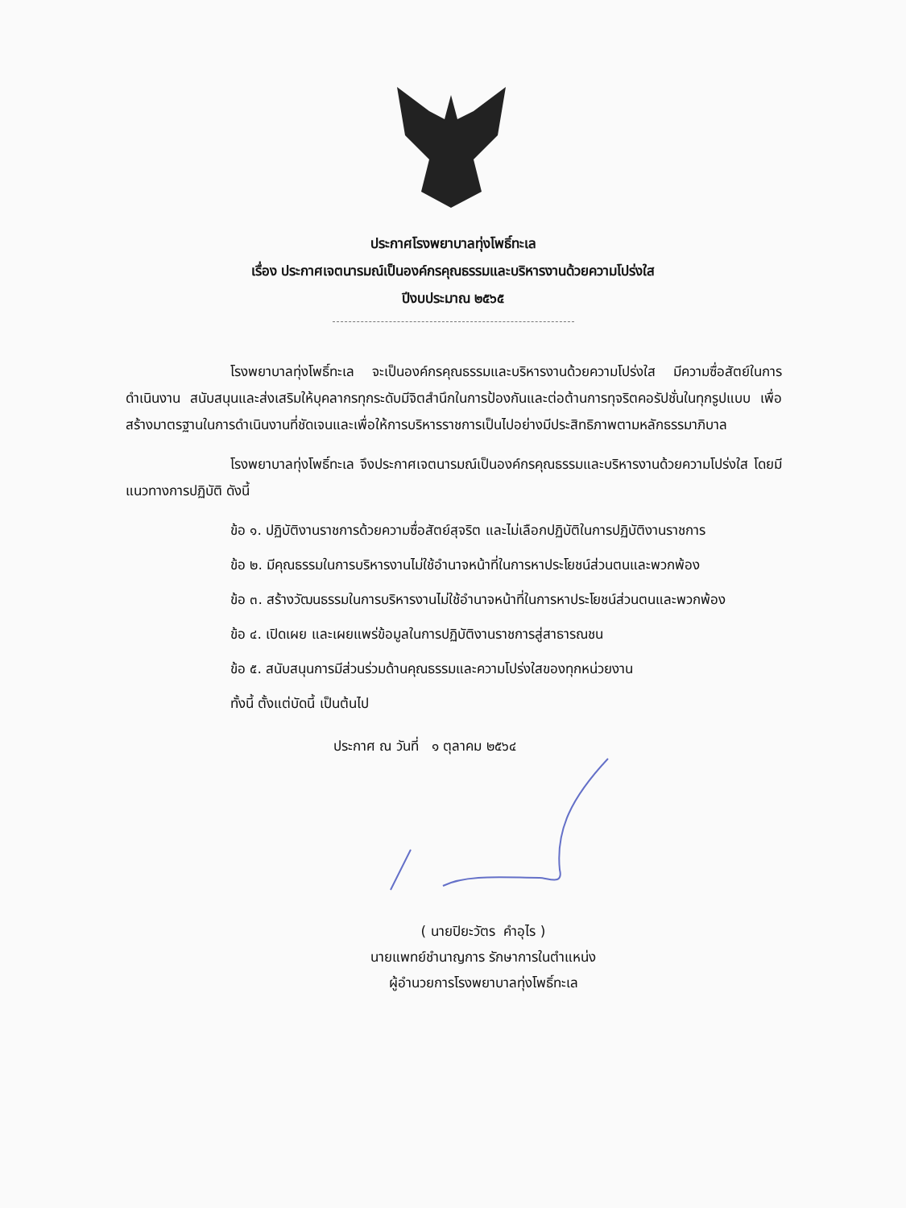ประกาศโรงพยาบาลทุ่งโพธิ์ทะเล
เรื่อง ประกาศเจตนารมณ์เป็นองค์กรคุณธรรมและบริหารงานด้วยความโปร่งใส
ปีงบประมาณ ๒๕๖๕
โรงพยาบาลทุ่งโพธิ์ทะเล จะเป็นองค์กรคุณธรรมและบริหารงานด้วยความโปร่งใส มีความซื่อสัตย์ในการดำเนินงาน สนับสนุนและส่งเสริมให้บุคลากรทุกระดับมีจิตสำนึกในการป้องกันและต่อต้านการทุจริตคอรัปชั่นในทุกรูปแบบ เพื่อสร้างมาตรฐานในการดำเนินงานที่ชัดเจนและเพื่อให้การบริหารราชการเป็นไปอย่างมีประสิทธิภาพตามหลักธรรมาภิบาล
โรงพยาบาลทุ่งโพธิ์ทะเล จึงประกาศเจตนารมณ์เป็นองค์กรคุณธรรมและบริหารงานด้วยความโปร่งใส โดยมีแนวทางการปฏิบัติ ดังนี้
ข้อ ๑. ปฏิบัติงานราชการด้วยความซื่อสัตย์สุจริต และไม่เลือกปฏิบัติในการปฏิบัติงานราชการ
ข้อ ๒. มีคุณธรรมในการบริหารงานไม่ใช้อำนาจหน้าที่ในการหาประโยชน์ส่วนตนและพวกพ้อง
ข้อ ๓. สร้างวัฒนธรรมในการบริหารงานไม่ใช้อำนาจหน้าที่ในการหาประโยชน์ส่วนตนและพวกพ้อง
ข้อ ๔. เปิดเผย และเผยแพร่ข้อมูลในการปฏิบัติงานราชการสู่สาธารณชน
ข้อ ๕. สนับสนุนการมีส่วนร่วมด้านคุณธรรมและความโปร่งใสของทุกหน่วยงาน
ทั้งนี้ ตั้งแต่บัดนี้ เป็นต้นไป
ประกาศ ณ วันที่ ๑ ตุลาคม ๒๕๖๔
( นายปิยะวัตร คำอุไร )
นายแพทย์ชำนาญการ รักษาการในตำแหน่ง
ผู้อำนวยการโรงพยาบาลทุ่งโพธิ์ทะเล